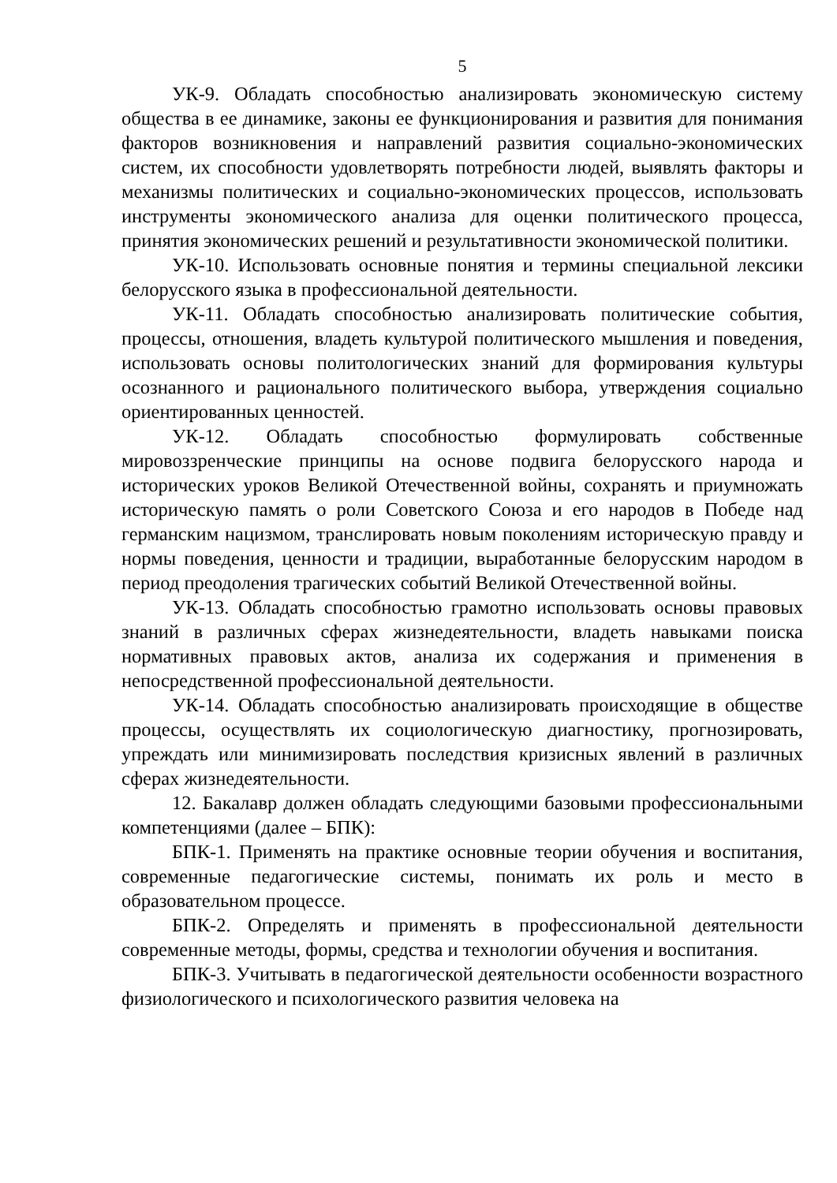5
УК-9. Обладать способностью анализировать экономическую систему общества в ее динамике, законы ее функционирования и развития для понимания факторов возникновения и направлений развития социально-экономических систем, их способности удовлетворять потребности людей, выявлять факторы и механизмы политических и социально-экономических процессов, использовать инструменты экономического анализа для оценки политического процесса, принятия экономических решений и результативности экономической политики.
УК-10. Использовать основные понятия и термины специальной лексики белорусского языка в профессиональной деятельности.
УК-11. Обладать способностью анализировать политические события, процессы, отношения, владеть культурой политического мышления и поведения, использовать основы политологических знаний для формирования культуры осознанного и рационального политического выбора, утверждения социально ориентированных ценностей.
УК-12. Обладать способностью формулировать собственные мировоззренческие принципы на основе подвига белорусского народа и исторических уроков Великой Отечественной войны, сохранять и приумножать историческую память о роли Советского Союза и его народов в Победе над германским нацизмом, транслировать новым поколениям историческую правду и нормы поведения, ценности и традиции, выработанные белорусским народом в период преодоления трагических событий Великой Отечественной войны.
УК-13. Обладать способностью грамотно использовать основы правовых знаний в различных сферах жизнедеятельности, владеть навыками поиска нормативных правовых актов, анализа их содержания и применения в непосредственной профессиональной деятельности.
УК-14. Обладать способностью анализировать происходящие в обществе процессы, осуществлять их социологическую диагностику, прогнозировать, упреждать или минимизировать последствия кризисных явлений в различных сферах жизнедеятельности.
12. Бакалавр должен обладать следующими базовыми профессиональными компетенциями (далее – БПК):
БПК-1. Применять на практике основные теории обучения и воспитания, современные педагогические системы, понимать их роль и место в образовательном процессе.
БПК-2. Определять и применять в профессиональной деятельности современные методы, формы, средства и технологии обучения и воспитания.
БПК-3. Учитывать в педагогической деятельности особенности возрастного физиологического и психологического развития человека на